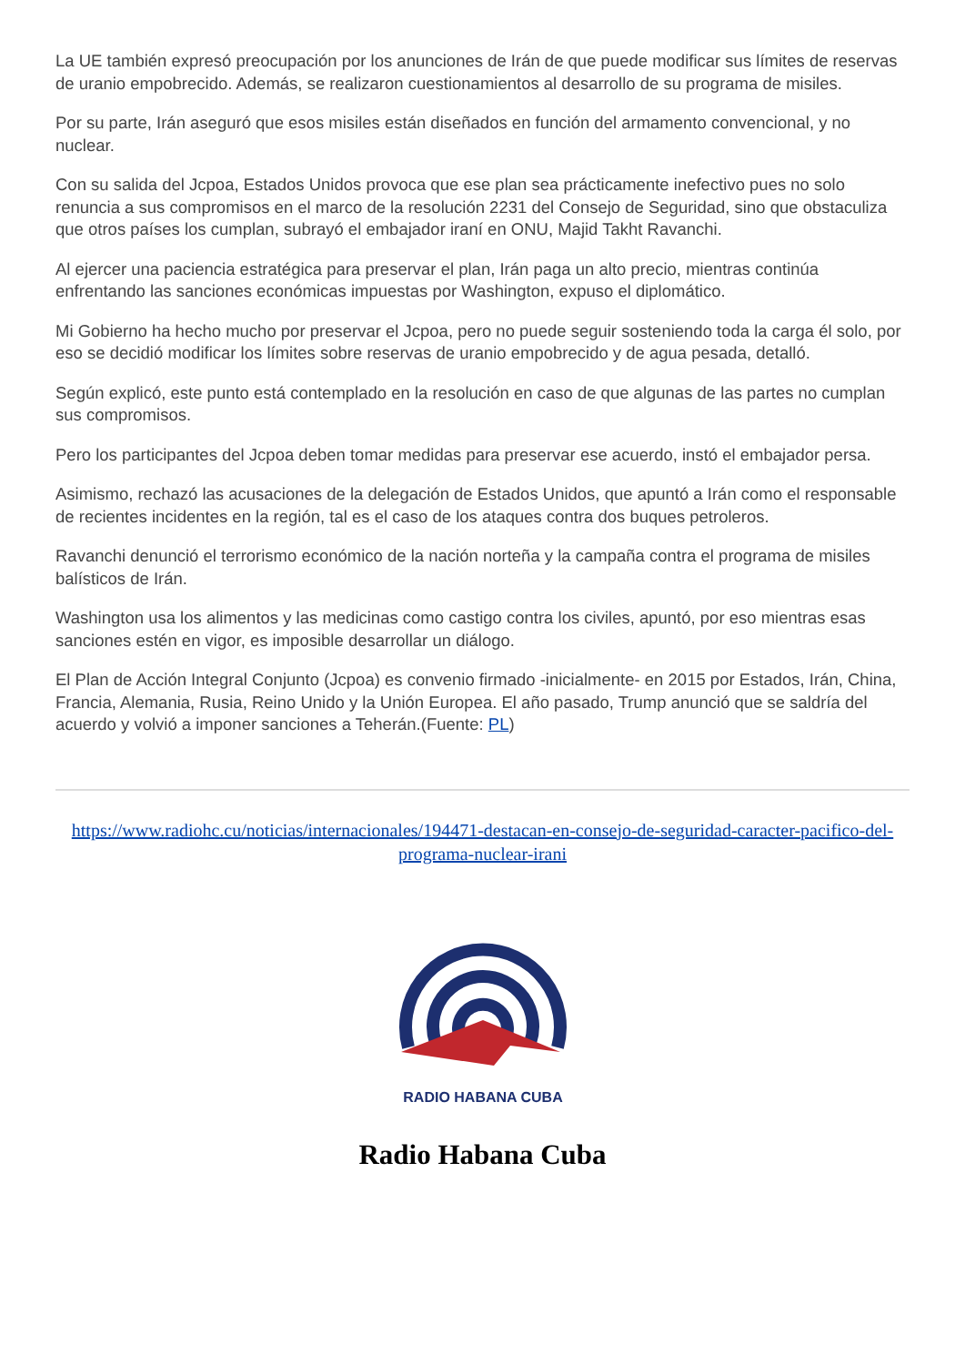La UE también expresó preocupación por los anunciones de Irán de que puede modificar sus límites de reservas de uranio empobrecido. Además, se realizaron cuestionamientos al desarrollo de su programa de misiles.
Por su parte, Irán aseguró que esos misiles están diseñados en función del armamento convencional, y no nuclear.
Con su salida del Jcpoa, Estados Unidos provoca que ese plan sea prácticamente inefectivo pues no solo renuncia a sus compromisos en el marco de la resolución 2231 del Consejo de Seguridad, sino que obstaculiza que otros países los cumplan, subrayó el embajador iraní en ONU, Majid Takht Ravanchi.
Al ejercer una paciencia estratégica para preservar el plan, Irán paga un alto precio, mientras continúa enfrentando las sanciones económicas impuestas por Washington, expuso el diplomático.
Mi Gobierno ha hecho mucho por preservar el Jcpoa, pero no puede seguir sosteniendo toda la carga él solo, por eso se decidió modificar los límites sobre reservas de uranio empobrecido y de agua pesada, detalló.
Según explicó, este punto está contemplado en la resolución en caso de que algunas de las partes no cumplan sus compromisos.
Pero los participantes del Jcpoa deben tomar medidas para preservar ese acuerdo, instó el embajador persa.
Asimismo, rechazó las acusaciones de la delegación de Estados Unidos, que apuntó a Irán como el responsable de recientes incidentes en la región, tal es el caso de los ataques contra dos buques petroleros.
Ravanchi denunció el terrorismo económico de la nación norteña y la campaña contra el programa de misiles balísticos de Irán.
Washington usa los alimentos y las medicinas como castigo contra los civiles, apuntó, por eso mientras esas sanciones estén en vigor, es imposible desarrollar un diálogo.
El Plan de Acción Integral Conjunto (Jcpoa) es convenio firmado -inicialmente- en 2015 por Estados, Irán, China, Francia, Alemania, Rusia, Reino Unido y la Unión Europea. El año pasado, Trump anunció que se saldría del acuerdo y volvió a imponer sanciones a Teherán.(Fuente: PL)
https://www.radiohc.cu/noticias/internacionales/194471-destacan-en-consejo-de-seguridad-caracter-pacifico-del-programa-nuclear-irani
RADIO HABANA CUBA
Radio Habana Cuba